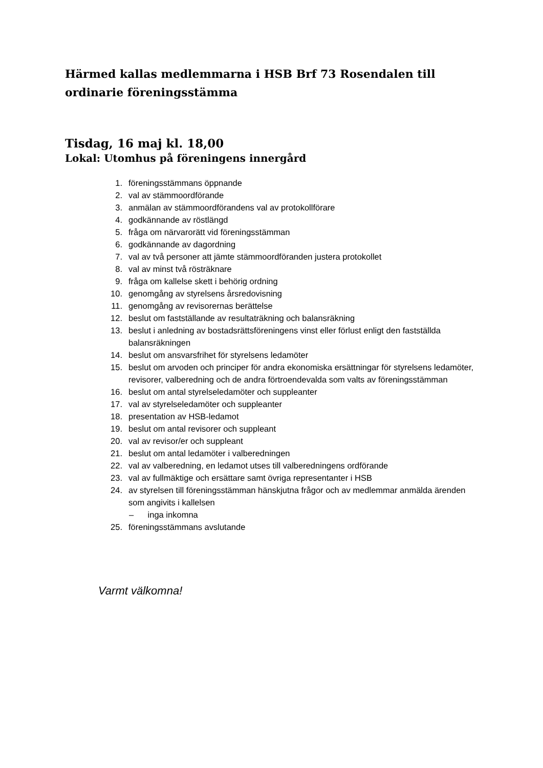Härmed kallas medlemmarna i HSB Brf 73 Rosendalen till ordinarie föreningsstämma
Tisdag, 16 maj kl. 18,00
Lokal: Utomhus på föreningens innergård
1. föreningsstämmans öppnande
2. val av stämmoordförande
3. anmälan av stämmoordförandens val av protokollförare
4. godkännande av röstlängd
5. fråga om närvarorätt vid föreningsstämman
6. godkännande av dagordning
7. val av två personer att jämte stämmoordföranden justera protokollet
8. val av minst två rösträknare
9. fråga om kallelse skett i behörig ordning
10. genomgång av styrelsens årsredovisning
11. genomgång av revisorernas berättelse
12. beslut om fastställande av resultaträkning och balansräkning
13. beslut i anledning av bostadsrättsföreningens vinst eller förlust enligt den fastställda balansräkningen
14. beslut om ansvarsfrihet för styrelsens ledamöter
15. beslut om arvoden och principer för andra ekonomiska ersättningar för styrelsens ledamöter, revisorer, valberedning och de andra förtroendevalda som valts av föreningsstämman
16. beslut om antal styrelseledamöter och suppleanter
17. val av styrelseledamöter och suppleanter
18. presentation av HSB-ledamot
19. beslut om antal revisorer och suppleant
20. val av revisor/er och suppleant
21. beslut om antal ledamöter i valberedningen
22. val av valberedning, en ledamot utses till valberedningens ordförande
23. val av fullmäktige och ersättare samt övriga representanter i HSB
24. av styrelsen till föreningsstämman hänskjutna frågor och av medlemmar anmälda ärenden som angivits i kallelsen
– inga inkomna
25. föreningsstämmans avslutande
Varmt välkomna!